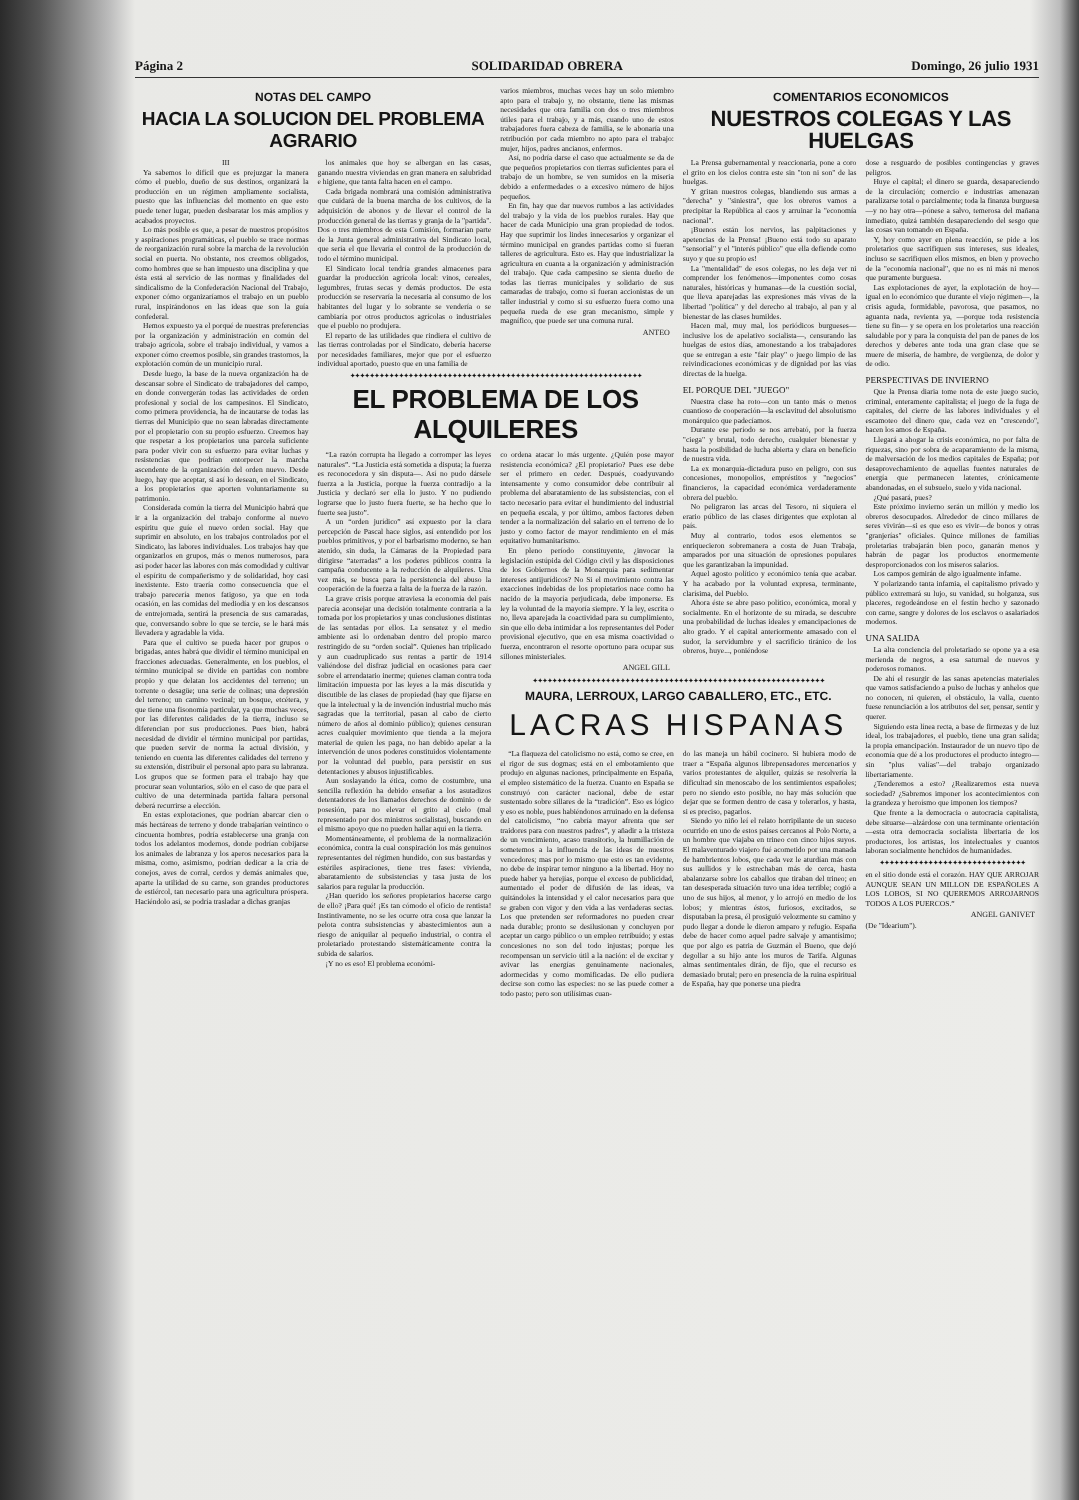Página 2 SOLIDARIDAD OBRERA Domingo, 26 julio 1931
NOTAS DEL CAMPO
HACIA LA SOLUCION DEL PROBLEMA AGRARIO
III
Ya sabemos lo difícil que es prejuzgar la manera cómo el pueblo, dueño de sus destinos, organizará la producción en un régimen ampliamente socialista, puesto que las influencias del momento en que esto puede tener lugar, pueden desbaratar los más amplios y acabados proyectos.
Lo más posible es que, a pesar de nuestros propósitos y aspiraciones programáticas, el pueblo se trace normas de reorganización rural sobre la marcha de la revolución social en puerta. No obstante, nos creemos obligados, como hombres que se han impuesto una disciplina y que ésta está al servicio de las normas y finalidades del sindicalismo de la Confederación Nacional del Trabajo, exponer cómo organizaríamos el trabajo en un pueblo rural, inspirándonos en las ideas que son la guía confederal.
Hemos expuesto ya el porqué de nuestras preferencias por la organización y administración en común del trabajo agrícola, sobre el trabajo individual, y vamos a exponer cómo creemos posible, sin grandes trastornos, la explotación común de un municipio rural.
Desde luego, la base de la nueva organización ha de descansar sobre el Sindicato de trabajadores del campo, en donde convergerán todas las actividades de orden profesional y social de los campesinos. El Sindicato, como primera providencia, ha de incautarse de todas las tierras del Municipio que no sean labradas directamente por el propietario con su propio esfuerzo. Creemos hay que respetar a los propietarios una parcela suficiente para poder vivir con su esfuerzo para evitar luchas y resistencias que podrían entorpecer la marcha ascendente de la organización del orden nuevo. Desde luego, hay que aceptar, si así lo desean, en el Sindicato, a los propietarios que aporten voluntariamente su patrimonio.
Considerada común la tierra del Municipio habrá que ir a la organización del trabajo conforme al nuevo espíritu que guíe el nuevo orden social. Hay que suprimir en absoluto, en los trabajos controlados por el Sindicato, las labores individuales. Los trabajos hay que organizarlos en grupos, más o menos numerosos, para así poder hacer las labores con más comodidad y cultivar el espíritu de compañerismo y de solidaridad, hoy casi inexistente. Esto traería como consecuencia que el trabajo parecería menos fatigoso, ya que en toda ocasión, en las comidas del mediodía y en los descansos de entrejornada, sentirá la presencia de sus camaradas, que, conversando sobre lo que se tercie, se le hará más llevadera y agradable la vida.
Para que el cultivo se pueda hacer por grupos o brigadas, antes habrá que dividir el término municipal en fracciones adecuadas. Generalmente, en los pueblos, el término municipal se divide en partidas con nombre propio y que delatan los accidentes del terreno; un torrente o desagüe; una serie de colinas; una depresión del terreno; un camino vecinal; un bosque, etcétera, y que tiene una fisonomía particular, ya que muchas veces, por las diferentes calidades de la tierra, incluso se diferencian por sus producciones. Pues bien, habrá necesidad de dividir el término municipal por partidas, que pueden servir de norma la actual división, y teniendo en cuenta las diferentes calidades del terreno y su extensión, distribuir el personal apto para su labranza. Los grupos que se formen para el trabajo hay que procurar sean voluntarios, sólo en el caso de que para el cultivo de una determinada partida faltara personal deberá recurrirse a elección.
En estas explotaciones, que podrían abarcar cien o más hectáreas de terreno y donde trabajarían veintinco o cincuenta hombres, podría establecerse una granja con todos los adelantos modernos, donde podrían cobijarse los animales de labranza y los aperos necesarios para la misma, como, asimismo, podrían dedicar a la cría de conejos, aves de corral, cerdos y demás animales que, aparte la utilidad de su carne, son grandes productores de estiércol, tan necesario para una agricultura próspera. Haciéndolo así, se podría trasladar a dichas granjas
los animales que hoy se albergan en las casas, ganando nuestra viviendas en gran manera en salubridad e higiene, que tanta falta hacen en el campo.
Cada brigada nombrará una comisión administrativa que cuidará de la buena marcha de los cultivos, de la adquisición de abonos y de llevar el control de la producción general de las tierras y granja de la "partida". Dos o tres miembros de esta Comisión, formarían parte de la Junta general administrativa del Sindicato local, que sería el que llevaría el control de la producción de todo el término municipal.
El Sindicato local tendría grandes almacenes para guardar la producción agrícola local: vinos, cereales, legumbres, frutas secas y demás productos. De esta producción se reservaría la necesaria al consumo de los habitantes del lugar y lo sobrante se vendería o se cambiaría por otros productos agrícolas o industriales que el pueblo no produjera.
El reparto de las utilidades que rindiera el cultivo de las tierras controladas por el Sindicato, debería hacerse por necesidades familiares, mejor que por el esfuerzo individual aportado, puesto que en una familia de
varios miembros, muchas veces hay un solo miembro apto para el trabajo y, no obstante, tiene las mismas necesidades que otra familia con dos o tres miembros útiles para el trabajo, y a más, cuando uno de estos trabajadores fuera cabeza de familia, se le abonaría una retribución por cada miembro no apto para el trabajo: mujer, hijos, padres ancianos, enfermos.
Así, no podría darse el caso que actualmente se da de que pequeños propietarios con tierras suficientes para el trabajo de un hombre, se ven sumidos en la miseria debido a enfermedades o a excesivo número de hijos pequeños.
En fin, hay que dar nuevos rumbos a las actividades del trabajo y la vida de los pueblos rurales. Hay que hacer de cada Municipio una gran propiedad de todos. Hay que suprimir los lindes innecesarios y organizar el término municipal en grandes partidas como si fueran talleres de agricultura. Esto es. Hay que industrializar la agricultura en cuanta a la organización y administración del trabajo. Que cada campesino se sienta dueño de todas las tierras municipales y solidario de sus camaradas de trabajo, como si fueran accionistas de un taller industrial y como si su esfuerzo fuera como una pequeña rueda de ese gran mecanismo, simple y magnífico, que puede ser una comuna rural.
ANTEO
COMENTARIOS ECONOMICOS
NUESTROS COLEGAS Y LAS HUELGAS
La Prensa gubernamental y reaccionaria, pone a coro el grito en los cielos contra este sin "ton ni son" de las huelgas.
Y gritan nuestros colegas, blandiendo sus armas a "derecha" y "siniestra", que los obreros vamos a precipitar la República al caos y arruinar la "economía nacional".
¡Buenos están los nervios, las palpitaciones y apetencias de la Prensa! ¡Bueno está todo su aparato "sensorial" y el "interés público" que ella defiende como suyo y que su propio es!
La "mentalidad" de esos colegas, no les deja ver ni comprender los fenómenos—imponentes como cosas naturales, históricas y humanas—de la cuestión social, que lleva aparejadas las expresiones más vivas de la libertad "política" y del derecho al trabajo, al pan y al bienestar de las clases humildes.
Hacen mal, muy mal, los periódicos burgueses—inclusive los de apelativo socialista—, censurando las huelgas de estos días, amonestando a los trabajadores que se entregan a este "fair play" o juego limpio de las reivindicaciones económicas y de dignidad por las vías directas de la huelga.
EL PORQUE DEL "JUEGO"
Nuestra clase ha roto—con un tanto más o menos cuantioso de cooperación—la esclavitud del absolutismo monárquico que padecíamos.
Durante ese período se nos arrebató, por la fuerza "ciega" y brutal, todo derecho, cualquier bienestar y hasta la posibilidad de lucha abierta y clara en beneficio de nuestra vida.
La ex monarquía-dictadura puso en peligro, con sus concesiones, monopolios, empréstitos y "negocios" financieros, la capacidad económica verdaderamente obrera del pueblo.
No peligraron las arcas del Tesoro, ni siquiera el erario público de las clases dirigentes que explotan al país.
Muy al contrario, todos esos elementos se enriquecieron sobremanera a costa de Juan Trabaja, amparados por una situación de opresiones populares que les garantizaban la impunidad.
Aquel agosto político y económico tenía que acabar. Y ha acabado por la voluntad expresa, terminante, clarísima, del Pueblo.
Ahora éste se abre paso político, económica, moral y socialmente. En el horizonte de su mirada, se descubre una probabilidad de luchas ideales y emancipaciones de alto grado. Y el capital anteriormente amasado con el sudor, la servidumbre y el sacrificio tiránico de los obreros, huye..., poniéndose
dose a resguardo de posibles contingencias y graves peligros.
Huye el capital; el dinero se guarda, desapareciendo de la circulación; comercio e industrias amenazan paralizarse total o parcialmente; toda la finanza burguesa—y no hay otra—pónese a salvo, temerosa del mañana inmediato, quizá también desapareciendo del sesgo que las cosas van tomando en España.
Y, hoy como ayer en plena reacción, se pide a los proletarios que sacrifiquen sus intereses, sus ideales, incluso se sacrifiquen ellos mismos, en bien y provecho de la "economía nacional", que no es ni más ni menos que puramente burguesa.
Las explotaciones de ayer, la explotación de hoy—igual en lo económico que durante el viejo régimen—, la crisis aguda, formidable, pavorosa, que pasamos, no aguanta nada, revienta ya, —porque toda resistencia tiene su fin— y se opera en los proletarios una reacción saludable por y para la conquista del pan de panes de los derechos y deberes ante toda una gran clase que se muere de miseria, de hambre, de vergüenza, de dolor y de odio.
PERSPECTIVAS DE INVIERNO
Que la Prensa diaria tome nota de este juego sucio, criminal, enteramente capitalista; el juego de la fuga de capitales, del cierre de las labores individuales y el escamoteo del dinero que, cada vez en "crescendo", hacen los amos de España.
Llegará a ahogar la crisis económica, no por falta de riquezas, sino por sobra de acaparamiento de la misma, de malversación de los medios capitales de España; por desaprovechamiento de aquellas fuentes naturales de energía que permanecen latentes, crónicamente abandonadas, en el subsuelo, suelo y vida nacional.
¿Qué pasará, pues?
Este próximo invierno serán un millón y medio los obreros desocupados. Alrededor de cinco millares de seres vivirán—si es que eso es vivir—de bonos y otras "granjerías" oficiales. Quince millones de familias proletarias trabajarán bien poco, ganarán menos y habrán de pagar los productos enormemente desproporcionados con los míseros salarios.
Los campos gemirán de algo igualmente infame.
Y polarizando tanta infamia, el capitalismo privado y público extremará su lujo, su vanidad, su holganza, sus placeres, regodeándose en el festín hecho y sazonado con carne, sangre y dolores de los esclavos o asalariados modernos.
UNA SALIDA
La alta conciencia del proletariado se opone ya a esa merienda de negros, a esa saturnal de nuevos y poderosos romanos.
De ahí el resurgir de las sanas apetencias materiales que vamos satisfaciendo a pulso de luchas y anhelos que no conocen, ni quieren, el obstáculo, la valla, cuento fuese renunciación a los atributos del ser, pensar, sentir y querer.
Siguiendo esta línea recta, a base de firmezas y de luz ideal, los trabajadores, el pueblo, tiene una gran salida; la propia emancipación. Instaurador de un nuevo tipo de economía que dé a los productores el producto íntegro—sin "plus valías"—del trabajo organizado libertariamente.
¿Tenderemos a esto? ¿Realizaremos esta nueva sociedad? ¿Sabremos imponer los acontecimientos con la grandeza y heroísmo que imponen los tiempos?
Que frente a la democracia o autocracia capitalista, debe situarse—alzárdose con una terminante orientación—esta otra democracia socialista libertaria de los productores, los artistas, los intelectuales y cuantos laboran socialmente henchidos de humanidades.
✦✦✦✦✦✦✦✦✦✦✦✦✦✦✦✦✦✦✦✦✦✦✦✦✦✦✦✦✦✦
en el sitio donde está el corazón. HAY QUE ARROJAR AUNQUE SEAN UN MILLON DE ESPAÑOLES A LOS LOBOS, SI NO QUEREMOS ARROJARNOS TODOS A LOS PUERCOS.”
ANGEL GANIVET
(De "Idearium").
✦✦✦✦✦✦✦✦✦✦✦✦✦✦✦✦✦✦✦✦✦✦✦✦✦✦✦✦✦✦✦✦✦✦✦✦✦✦✦✦✦✦✦✦✦✦✦✦✦✦✦✦✦✦✦✦✦✦✦✦
EL PROBLEMA DE LOS ALQUILERES
“La razón corrupta ha llegado a corromper las leyes naturales”. “La Justicia está sometida a disputa; la fuerza es reconocedora y sin disputa—. Así no pudo dársele fuerza a la Justicia, porque la fuerza contradijo a la Justicia y declaró ser ella lo justo. Y no pudiendo lograrse que lo justo fuera fuerte, se ha hecho que lo fuerte sea justo”.
A un “orden jurídico” así expuesto por la clara percepción de Pascal hace siglos, así entendido por los pueblos primitivos, y por el barbarismo moderno, se han atenido, sin duda, la Cámaras de la Propiedad para dirigirse “aterradas” a los poderes públicos contra la campaña conducente a la reducción de alquileres. Una vez más, se busca para la persistencia del abuso la cooperación de la fuerza a falta de la fuerza de la razón.
La grave crisis porque atraviesa la economía del país parecía aconsejar una decisión totalmente contraria a la tomada por los propietarios y unas conclusiones distintas de las sentadas por ellos. La sensatez y el medio ambiente así lo ordenaban dentro del propio marco restringido de su “orden social”. Quienes han triplicado y aun cuadruplicado sus rentas a partir de 1914 valiéndose del disfraz judicial en ocasiones para caer sobre el arrendatario inerme; quienes claman contra toda limitación impuesta por las leyes a la más discutida y discutible de las clases de propiedad (hay que fijarse en que la intelectual y la de invención industrial mucho más sagradas que la territorial, pasan al cabo de cierto número de años al dominio público); quienes censuran acres cualquier movimiento que tienda a la mejora material de quien les paga, no han debido apelar a la intervención de unos poderes constituidos violentamente por la voluntad del pueblo, para persistir en sus detentaciones y abusos injustificables.
Aun soslayando la ética, como de costumbre, una sencilla reflexión ha debido enseñar a los asutadizos detentadores de los llamados derechos de dominio o de posesión, para no elevar el grito al cielo (mal representado por dos ministros socialistas), buscando en el mismo apoyo que no pueden hallar aquí en la tierra.
Momentáneamente, el problema de la normalización económica, contra la cual conspiración los más genuinos representantes del régimen hundido, con sus bastardas y estériles aspiraciones, tiene tres fases: vivienda, abaratamiento de subsistencias y tasa justa de los salarios para regular la producción.
¿Han querido los señores propietarios hacerse cargo de ello? ¡Para qué! ¡Es tan cómodo el oficio de rentista! Instintivamente, no se les ocurre otra cosa que lanzar la pelota contra subsistencias y abastecimientos aun a riesgo de aniquilar al pequeño industrial, o contra el proletariado protestando sistemáticamente contra la subida de salarios.
¡Y no es eso! El problema económi-
co ordena atacar lo más urgente. ¿Quién pose mayor resistencia económica? ¿El propietario? Pues ese debe ser el primero en ceder. Después, coadyuvando intensamente y como consumidor debe contribuir al problema del abaratamiento de las subsistencias, con el tacto necesario para evitar el hundimiento del industrial en pequeña escala, y por último, ambos factores deben tender a la normalización del salario en el terreno de lo justo y como factor de mayor rendimiento en el más equitativo humanitarismo.
En pleno período constituyente, ¿invocar la legislación estúpida del Código civil y las disposiciones de los Gobiernos de la Monarquía para sedimentar intereses antijurídicos? No Si el movimiento contra las exacciones indebidas de los propietarios nace como ha nacido de la mayoría perjudicada, debe imponerse. Es ley la voluntad de la mayoría siempre. Y la ley, escrita o no, lleva aparejada la coactividad para su cumplimiento, sin que ello deba intimidar a los representantes del Poder provisional ejecutivo, que en esa misma coactividad o fuerza, encontraron el resorte oportuno para ocupar sus sillones ministeriales.
ANGEL GILL
✦✦✦✦✦✦✦✦✦✦✦✦✦✦✦✦✦✦✦✦✦✦✦✦✦✦✦✦✦✦✦✦✦✦✦✦✦✦✦✦✦✦✦✦✦✦✦✦✦✦✦✦✦✦✦✦✦✦✦✦
MAURA, LERROUX, LARGO CABALLERO, ETC., ETC.
LACRAS HISPANAS
“La flaqueza del catolicismo no está, como se cree, en el rigor de sus dogmas; está en el embotamiento que produjo en algunas naciones, principalmente en España, el empleo sistemático de la fuerza. Cuanto en España se construyó con carácter nacional, debe de estar sustentado sobre sillares de la “tradición”. Eso es lógico y eso es noble, pues habiéndonos arruinado en la defensa del catolicismo, “no cabría mayor afrenta que ser traidores para con nuestros padres”, y añadir a la tristeza de un vencimiento, acaso transitorio, la humillación de sometemos a la influencia de las ideas de nuestros vencedores; mas por lo mismo que esto es tan evidente, no debe de inspirar temor ninguno a la libertad. Hoy no puede haber ya herejías, porque el exceso de publicidad, aumentado el poder de difusión de las ideas, va quitándoles la intensidad y el calor necesarios para que se graben con vigor y den vida a las verdaderas sectas. Los que pretenden ser reformadores no pueden crear nada durable; pronto se desilusionan y concluyen por aceptar un cargo público o un empleo retribuído; y estas concesiones no son del todo injustas; porque les recompensan un servicio útil a la nación: el de excitar y avivar las energías genuinamente nacionales, adormecidas y como momificadas. De ello pudiera decirse son como las especies: no se las puede comer a todo pasto; pero son utilísimas cuan-
do las maneja un hábil cocinero. Si hubiera modo de traer a “España algunos librepensadores mercenarios y varios protestantes de alquiler, quizás se resolvería la dificultad sin menoscabo de los sentimientos españoles; pero no siendo esto posible, no hay más solución que dejar que se formen dentro de casa y tolerarlos, y hasta, si es preciso, pagarlos.
Siendo yo niño leí el relato horripilante de un suceso ocurrido en uno de estos países cercanos al Polo Norte, a un hombre que viajaba en trineo con cinco hijos suyos. El malaventurado viajero fué acometido por una manada de hambrientos lobos, que cada vez le aturdían más con sus aullidos y le estrechaban más de cerca, hasta abalanzarse sobre los caballos que tiraban del trineo; en tan desesperada situación tuvo una idea terrible; cogió a uno de sus hijos, al menor, y lo arrojó en medio de los lobos; y mientras éstos, furiosos, excitados, se disputaban la presa, él prosiguió velozmente su camino y pudo llegar a donde le dieron amparo y refugio. España debe de hacer como aquel padre salvaje y amantísimo; que por algo es patria de Guzmán el Bueno, que dejó degollar a su hijo ante los muros de Tarifa. Algunas almas sentimentales dirán, de fijo, que el recurso es demasiado brutal; pero en presencia de la ruina espiritual de España, hay que ponerse una piedra